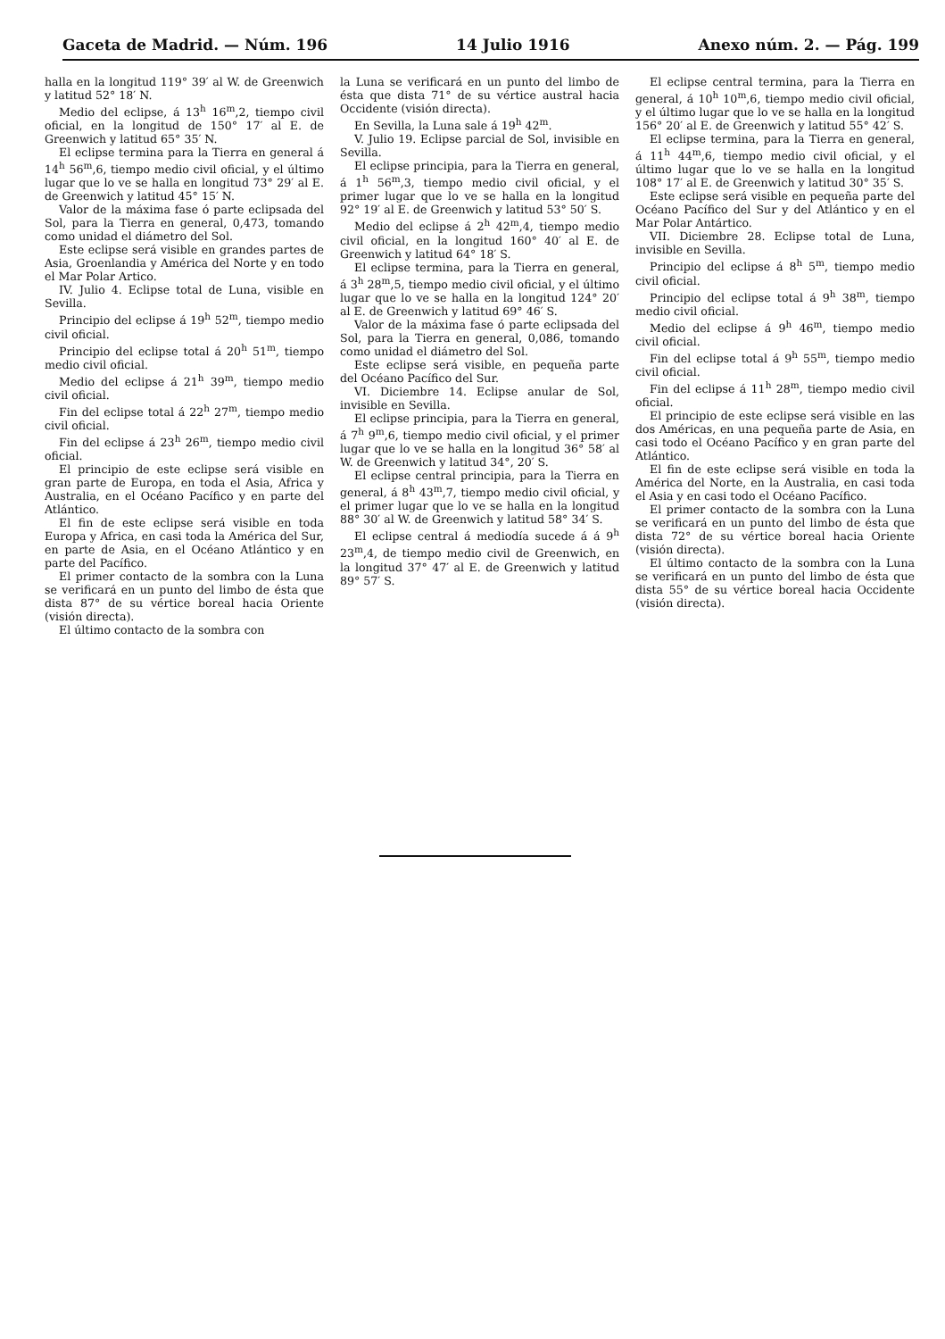Gaceta de Madrid. — Núm. 196 14 Julio 1916 Anexo núm. 2. — Pág. 199
halla en la longitud 119° 39′ al W. de Greenwich y latitud 52° 18′ N.
Medio del eclipse, á 13<sup>h</sup> 16<sup>m</sup>,2, tiempo civil oficial, en la longitud de 150° 17′ al E. de Greenwich y latitud 65° 35′ N.
El eclipse termina para la Tierra en general á 14<sup>h</sup> 56<sup>m</sup>,6, tiempo medio civil oficial, y el último lugar que lo ve se halla en longitud 73° 29′ al E. de Greenwich y latitud 45° 15′ N.
Valor de la máxima fase ó parte eclipsada del Sol, para la Tierra en general, 0,473, tomando como unidad el diámetro del Sol.
Este eclipse será visible en grandes partes de Asia, Groenlandia y América del Norte y en todo el Mar Polar Artico.
IV. Julio 4. Eclipse total de Luna, visible en Sevilla.
Principio del eclipse á 19<sup>h</sup> 52<sup>m</sup>, tiempo medio civil oficial.
Principio del eclipse total á 20<sup>h</sup> 51<sup>m</sup>, tiempo medio civil oficial.
Medio del eclipse á 21<sup>h</sup> 39<sup>m</sup>, tiempo medio civil oficial.
Fin del eclipse total á 22<sup>h</sup> 27<sup>m</sup>, tiempo medio civil oficial.
Fin del eclipse á 23<sup>h</sup> 26<sup>m</sup>, tiempo medio civil oficial.
El principio de este eclipse será visible en gran parte de Europa, en toda el Asia, Africa y Australia, en el Océano Pacífico y en parte del Atlántico.
El fin de este eclipse será visible en toda Europa y Africa, en casi toda la América del Sur, en parte de Asia, en el Océano Atlántico y en parte del Pacífico.
El primer contacto de la sombra con la Luna se verificará en un punto del limbo de ésta que dista 87° de su vértice boreal hacia Oriente (visión directa).
El último contacto de la sombra con
la Luna se verificará en un punto del limbo de ésta que dista 71° de su vértice austral hacia Occidente (visión directa).
En Sevilla, la Luna sale á 19<sup>h</sup> 42<sup>m</sup>.
V. Julio 19. Eclipse parcial de Sol, invisible en Sevilla.
El eclipse principia, para la Tierra en general, á 1<sup>h</sup> 56<sup>m</sup>,3, tiempo medio civil oficial, y el primer lugar que lo ve se halla en la longitud 92° 19′ al E. de Greenwich y latitud 53° 50′ S.
Medio del eclipse á 2<sup>h</sup> 42<sup>m</sup>,4, tiempo medio civil oficial, en la longitud 160° 40′ al E. de Greenwich y latitud 64° 18′ S.
El eclipse termina, para la Tierra en general, á 3<sup>h</sup> 28<sup>m</sup>,5, tiempo medio civil oficial, y el último lugar que lo ve se halla en la longitud 124° 20′ al E. de Greenwich y latitud 69° 46′ S.
Valor de la máxima fase ó parte eclipsada del Sol, para la Tierra en general, 0,086, tomando como unidad el diámetro del Sol.
Este eclipse será visible, en pequeña parte del Océano Pacífico del Sur.
VI. Diciembre 14. Eclipse anular de Sol, invisible en Sevilla.
El eclipse principia, para la Tierra en general, á 7<sup>h</sup> 9<sup>m</sup>,6, tiempo medio civil oficial, y el primer lugar que lo ve se halla en la longitud 36° 58′ al W. de Greenwich y latitud 34°, 20′ S.
El eclipse central principia, para la Tierra en general, á 8<sup>h</sup> 43<sup>m</sup>,7, tiempo medio civil oficial, y el primer lugar que lo ve se halla en la longitud 88° 30′ al W. de Greenwich y latitud 58° 34′ S.
El eclipse central á mediodía sucede á á 9<sup>h</sup> 23<sup>m</sup>,4, de tiempo medio civil de Greenwich, en la longitud 37° 47′ al E. de Greenwich y latitud 89° 57′ S.
El eclipse central termina, para la Tierra en general, á 10<sup>h</sup> 10<sup>m</sup>,6, tiempo medio civil oficial, y el último lugar que lo ve se halla en la longitud 156° 20′ al E. de Greenwich y latitud 55° 42′ S.
El eclipse termina, para la Tierra en general, á 11<sup>h</sup> 44<sup>m</sup>,6, tiempo medio civil oficial, y el último lugar que lo ve se halla en la longitud 108° 17′ al E. de Greenwich y latitud 30° 35′ S.
Este eclipse será visible en pequeña parte del Océano Pacífico del Sur y del Atlántico y en el Mar Polar Antártico.
VII. Diciembre 28. Eclipse total de Luna, invisible en Sevilla.
Principio del eclipse á 8<sup>h</sup> 5<sup>m</sup>, tiempo medio civil oficial.
Principio del eclipse total á 9<sup>h</sup> 38<sup>m</sup>, tiempo medio civil oficial.
Medio del eclipse á 9<sup>h</sup> 46<sup>m</sup>, tiempo medio civil oficial.
Fin del eclipse total á 9<sup>h</sup> 55<sup>m</sup>, tiempo medio civil oficial.
Fin del eclipse á 11<sup>h</sup> 28<sup>m</sup>, tiempo medio civil oficial.
El principio de este eclipse será visible en las dos Américas, en una pequeña parte de Asia, en casi todo el Océano Pacífico y en gran parte del Atlántico.
El fin de este eclipse será visible en toda la América del Norte, en la Australia, en casi toda el Asia y en casi todo el Océano Pacífico.
El primer contacto de la sombra con la Luna se verificará en un punto del limbo de ésta que dista 72° de su vértice boreal hacia Oriente (visión directa).
El último contacto de la sombra con la Luna se verificará en un punto del limbo de ésta que dista 55° de su vértice boreal hacia Occidente (visión directa).